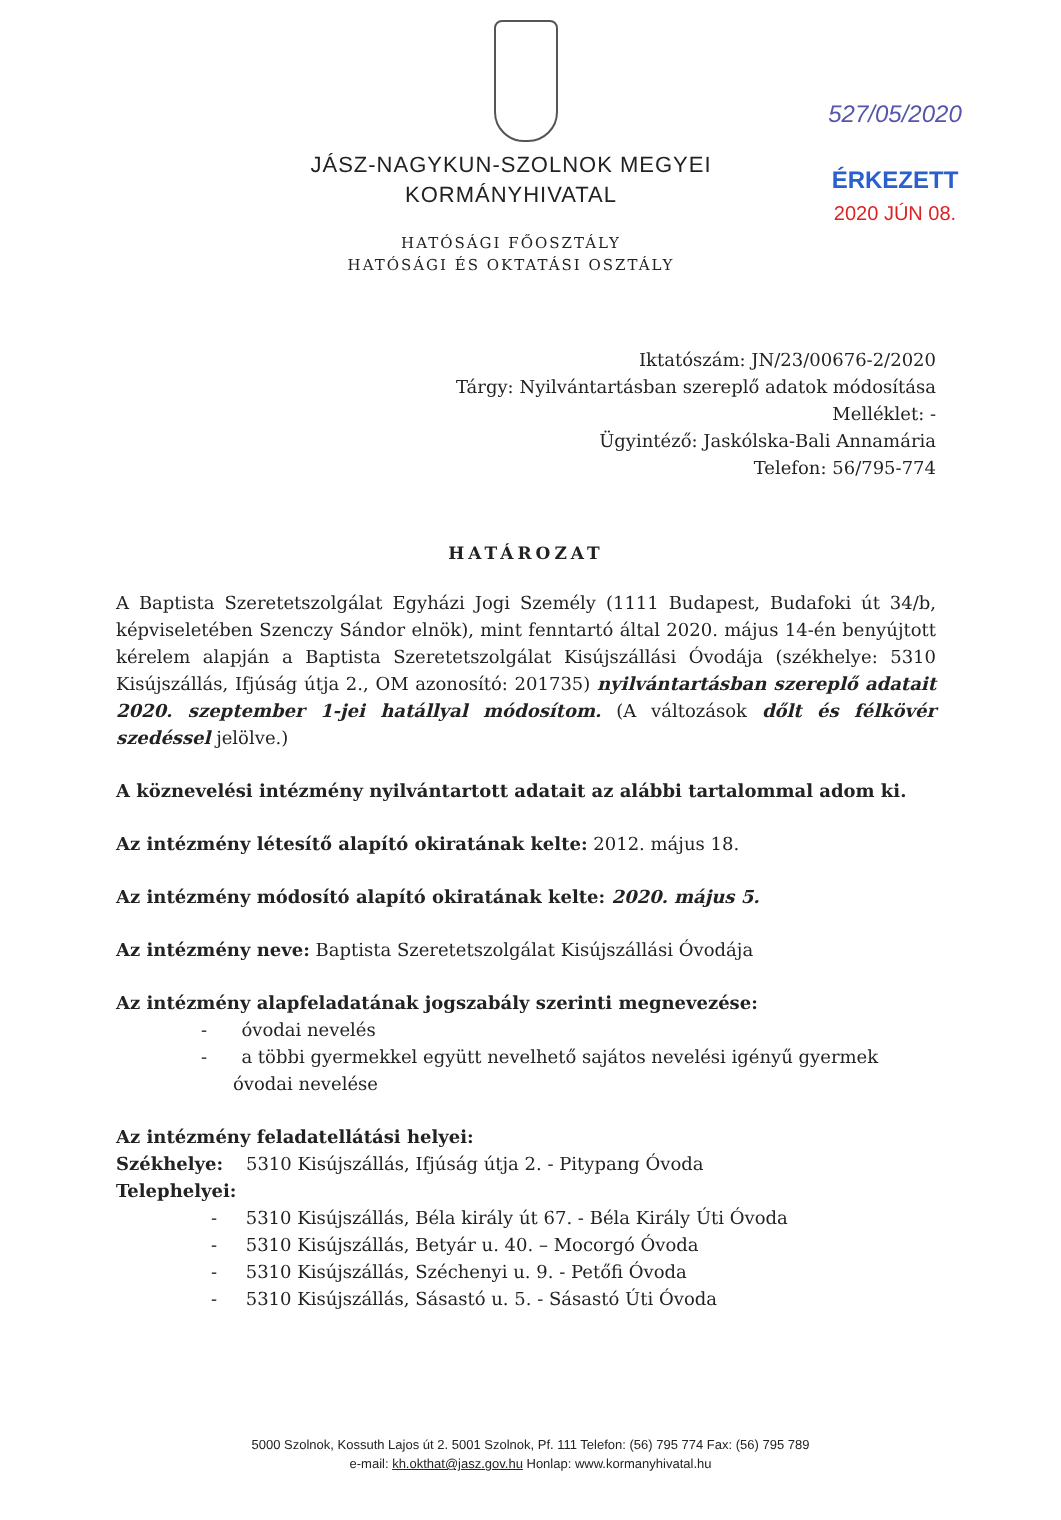527/05/2020
ÉRKEZETT
2020 JÚN 08.
JÁSZ-NAGYKUN-SZOLNOK MEGYEI
KORMÁNYHIVATAL
HATÓSÁGI FŐOSZTÁLY
HATÓSÁGI ÉS OKTATÁSI OSZTÁLY
Iktatószám: JN/23/00676-2/2020
Tárgy: Nyilvántartásban szereplő adatok módosítása
Melléklet: -
Ügyintéző: Jaskólska-Bali Annamária
Telefon: 56/795-774
HATÁROZAT
A Baptista Szeretetszolgálat Egyházi Jogi Személy (1111 Budapest, Budafoki út 34/b, képviseletében Szenczy Sándor elnök), mint fenntartó által 2020. május 14-én benyújtott kérelem alapján a Baptista Szeretetszolgálat Kisújszállási Óvodája (székhelye: 5310 Kisújszállás, Ifjúság útja 2., OM azonosító: 201735) nyilvántartásban szereplő adatait 2020. szeptember 1-jei hatállyal módosítom. (A változások dőlt és félkövér szedéssel jelölve.)
A köznevelési intézmény nyilvántartott adatait az alábbi tartalommal adom ki.
Az intézmény létesítő alapító okiratának kelte: 2012. május 18.
Az intézmény módosító alapító okiratának kelte: 2020. május 5.
Az intézmény neve: Baptista Szeretetszolgálat Kisújszállási Óvodája
Az intézmény alapfeladatának jogszabály szerinti megnevezése:
- óvodai nevelés
- a többi gyermekkel együtt nevelhető sajátos nevelési igényű gyermek óvodai nevelése
Az intézmény feladatellátási helyei:
Székhelye: 5310 Kisújszállás, Ifjúság útja 2. - Pitypang Óvoda
Telephelyei:
- 5310 Kisújszállás, Béla király út 67. - Béla Király Úti Óvoda
- 5310 Kisújszállás, Betyár u. 40. – Mocorgó Óvoda
- 5310 Kisújszállás, Széchenyi u. 9. - Petőfi Óvoda
- 5310 Kisújszállás, Sásastó u. 5. - Sásastó Úti Óvoda
5000 Szolnok, Kossuth Lajos út 2. 5001 Szolnok, Pf. 111 Telefon: (56) 795 774 Fax: (56) 795 789
e-mail: kh.okthat@jasz.gov.hu Honlap: www.kormanyhivatal.hu